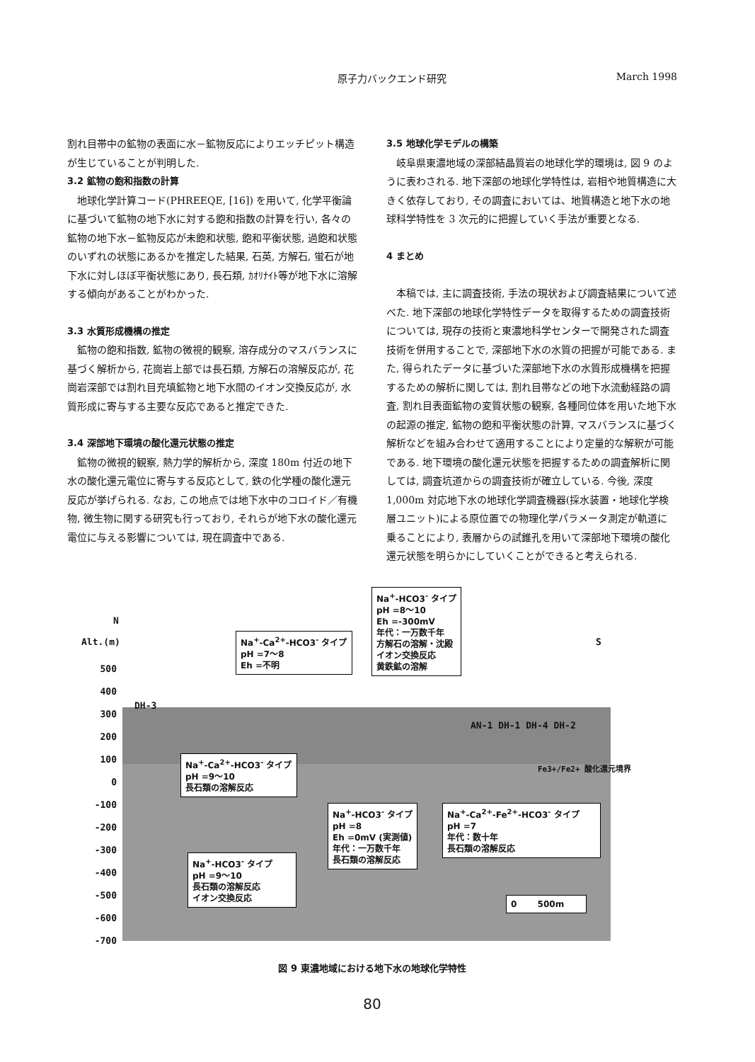原子力バックエンド研究 March 1998
割れ目帯中の鉱物の表面に水－鉱物反応によりエッチピット構造が生じていることが判明した.
3.2 鉱物の飽和指数の計算
地球化学計算コード(PHREEQE, [16]) を用いて, 化学平衡論に基づいて鉱物の地下水に対する飽和指数の計算を行い, 各々の鉱物の地下水－鉱物反応が未飽和状態, 飽和平衡状態, 過飽和状態のいずれの状態にあるかを推定した結果, 石英, 方解石, 蛍石が地下水に対しほぼ平衡状態にあり, 長石類, ｶｵﾘﾅｲﾄ等が地下水に溶解する傾向があることがわかった.
3.3 水質形成機構の推定
鉱物の飽和指数, 鉱物の微視的観察, 溶存成分のマスバランスに基づく解析から, 花崗岩上部では長石類, 方解石の溶解反応が, 花崗岩深部では割れ目充填鉱物と地下水間のイオン交換反応が, 水質形成に寄与する主要な反応であると推定できた.
3.4 深部地下環境の酸化還元状態の推定
鉱物の微視的観察, 熱力学的解析から, 深度 180m 付近の地下水の酸化還元電位に寄与する反応として, 鉄の化学種の酸化還元反応が挙げられる. なお, この地点では地下水中のコロイド／有機物, 微生物に関する研究も行っており, それらが地下水の酸化還元電位に与える影響については, 現在調査中である.
3.5 地球化学モデルの構築
岐阜県東濃地域の深部結晶質岩の地球化学的環境は, 図 9 のように表わされる. 地下深部の地球化学特性は, 岩相や地質構造に大きく依存しており, その調査においては、地質構造と地下水の地球科学特性を 3 次元的に把握していく手法が重要となる.
4 まとめ
本稿では, 主に調査技術, 手法の現状および調査結果について述べた. 地下深部の地球化学特性データを取得するための調査技術については, 現存の技術と東濃地科学センターで開発された調査技術を併用することで, 深部地下水の水質の把握が可能である. また, 得られたデータに基づいた深部地下水の水質形成機構を把握するための解析に関しては, 割れ目帯などの地下水流動経路の調査, 割れ目表面鉱物の変質状態の観察, 各種同位体を用いた地下水の起源の推定, 鉱物の飽和平衡状態の計算, マスバランスに基づく解析などを組み合わせて適用することにより定量的な解釈が可能である. 地下環境の酸化還元状態を把握するための調査解析に関しては, 調査坑道からの調査技術が確立している. 今後, 深度 1,000m 対応地下水の地球化学調査機器(採水装置・地球化学検層ユニット)による原位置での物理化学パラメータ測定が軌道に乗ることにより, 表層からの試錐孔を用いて深部地下環境の酸化還元状態を明らかにしていくことができると考えられる.
N
Alt.(m) S
500
400
300
200
100
0
-100
-200
-300
-400
-500
-600
-700
DH-3
AN-1 DH-1 DH-4 DH-2
Fe3+/Fe2+ 酸化還元境界
Na<sup>+</sup>-HCO3<sup>-</sup> タイプ
pH =8～10
Eh =-300mV
年代：一万数千年
方解石の溶解・沈殿
イオン交換反応
黄鉄鉱の溶解
Na<sup>+</sup>-Ca<sup>2+</sup>-HCO3<sup>-</sup> タイプ
pH =7～8
Eh =不明
Na<sup>+</sup>-Ca<sup>2+</sup>-HCO3<sup>-</sup> タイプ
pH =9～10
長石類の溶解反応
Na<sup>+</sup>-HCO3<sup>-</sup> タイプ
pH =8
Eh =0mV (実測値)
年代：一万数千年
長石類の溶解反応
Na<sup>+</sup>-Ca<sup>2+</sup>-Fe<sup>2+</sup>-HCO3<sup>-</sup> タイプ
pH =7
年代：数十年
長石類の溶解反応
Na<sup>+</sup>-HCO3<sup>-</sup> タイプ
pH =9～10
長石類の溶解反応
イオン交換反応
0 500m
図 9 東濃地域における地下水の地球化学特性
80